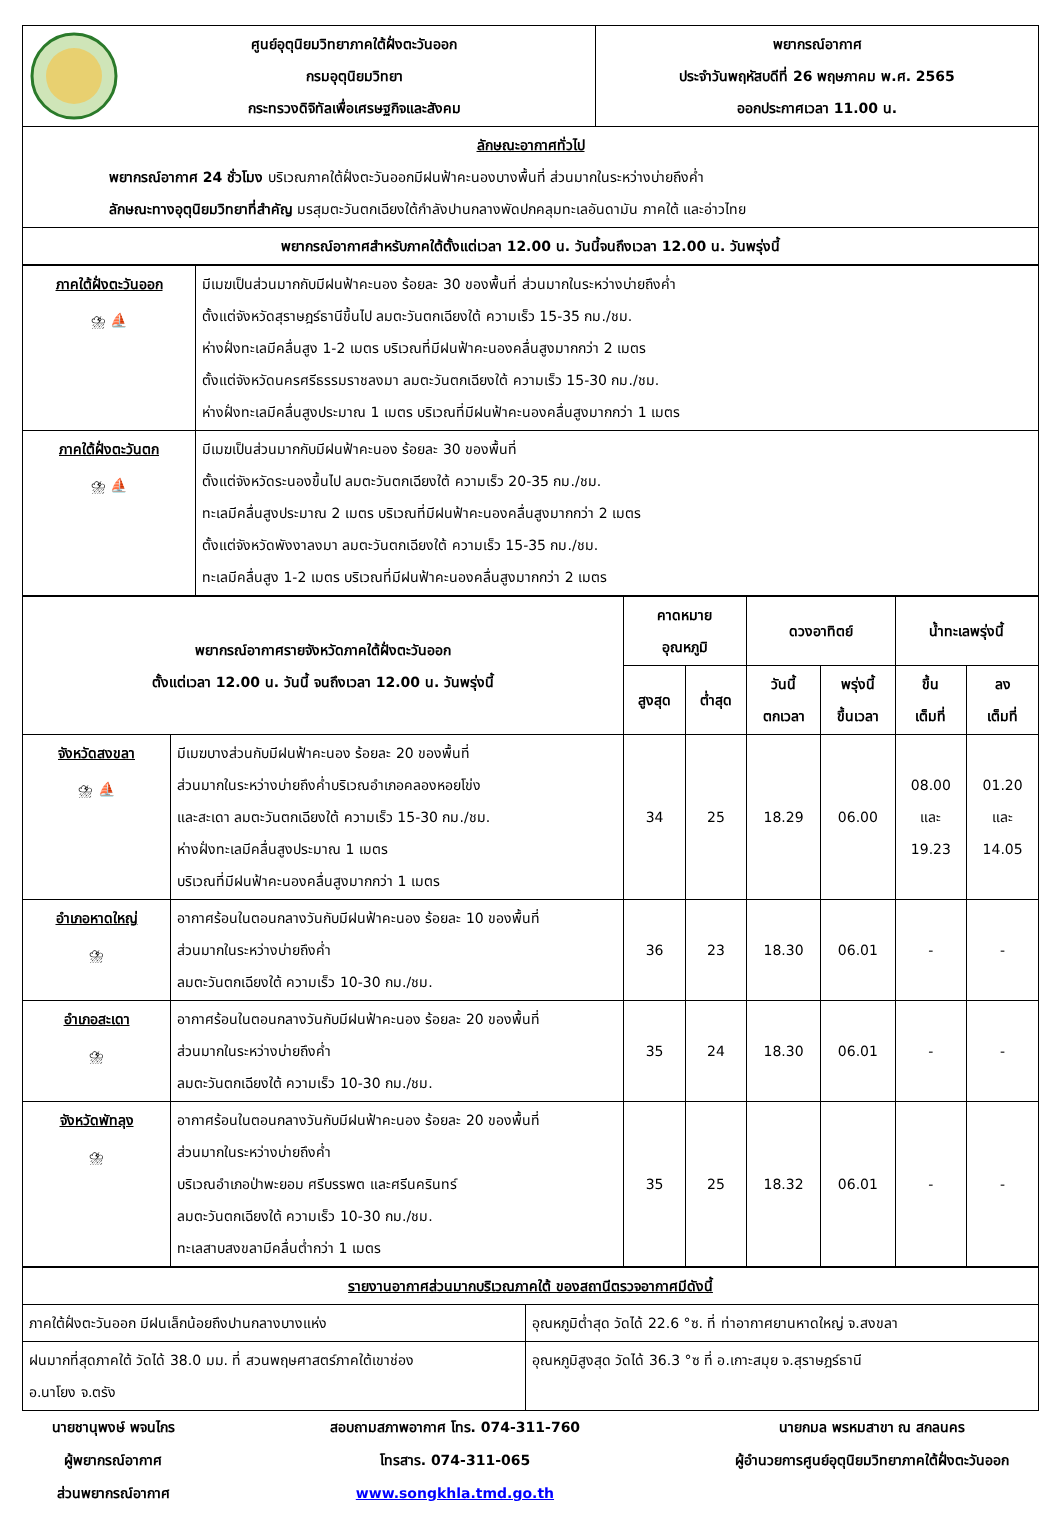| ศูนย์อุตุนิยมวิทยาภาคใต้ฝั่งตะวันออก กรมอุตุนิยมวิทยา กระทรวงดิจิทัลเพื่อเศรษฐกิจและสังคม | พยากรณ์อากาศ ประจำวันพฤหัสบดีที่ 26 พฤษภาคม พ.ศ. 2565 ออกประกาศเวลา 11.00 น. |
| ลักษณะอากาศทั่วไป พยากรณ์อากาศ 24 ชั่วโมง บริเวณภาคใต้ฝั่งตะวันออกมีฝนฟ้าคะนองบางพื้นที่ ส่วนมากในระหว่างบ่ายถึงค่ำ ลักษณะทางอุตุนิยมวิทยาที่สำคัญ มรสุมตะวันตกเฉียงใต้กำลังปานกลางพัดปกคลุมทะเลอันดามัน ภาคใต้ และอ่าวไทย | |
| พยากรณ์อากาศสำหรับภาคใต้ตั้งแต่เวลา 12.00 น. วันนี้จนถึงเวลา 12.00 น. วันพรุ่งนี้ | |
| ภาคใต้ฝั่งตะวันออก ⛈ ⛵ | มีเมฆเป็นส่วนมากกับมีฝนฟ้าคะนอง ร้อยละ 30 ของพื้นที่ ส่วนมากในระหว่างบ่ายถึงค่ำ ตั้งแต่จังหวัดสุราษฎร์ธานีขึ้นไป ลมตะวันตกเฉียงใต้ ความเร็ว 15-35 กม./ชม. ห่างฝั่งทะเลมีคลื่นสูง 1-2 เมตร บริเวณที่มีฝนฟ้าคะนองคลื่นสูงมากกว่า 2 เมตร ตั้งแต่จังหวัดนครศรีธรรมราชลงมา ลมตะวันตกเฉียงใต้ ความเร็ว 15-30 กม./ชม. ห่างฝั่งทะเลมีคลื่นสูงประมาณ 1 เมตร บริเวณที่มีฝนฟ้าคะนองคลื่นสูงมากกว่า 1 เมตร |
| ภาคใต้ฝั่งตะวันตก ⛈ ⛵ | มีเมฆเป็นส่วนมากกับมีฝนฟ้าคะนอง ร้อยละ 30 ของพื้นที่ ตั้งแต่จังหวัดระนองขึ้นไป ลมตะวันตกเฉียงใต้ ความเร็ว 20-35 กม./ชม. ทะเลมีคลื่นสูงประมาณ 2 เมตร บริเวณที่มีฝนฟ้าคะนองคลื่นสูงมากกว่า 2 เมตร ตั้งแต่จังหวัดพังงาลงมา ลมตะวันตกเฉียงใต้ ความเร็ว 15-35 กม./ชม. ทะเลมีคลื่นสูง 1-2 เมตร บริเวณที่มีฝนฟ้าคะนองคลื่นสูงมากกว่า 2 เมตร |
| พยากรณ์อากาศรายจังหวัดภาคใต้ฝั่งตะวันออก ตั้งแต่เวลา 12.00 น. วันนี้ จนถึงเวลา 12.00 น. วันพรุ่งนี้ | | คาดหมาย อุณหภูมิ | | ดวงอาทิตย์ | | น้ำทะเลพรุ่งนี้ | |
| --- | --- | --- | --- | --- | --- | --- | --- |
| | | สูงสุด | ต่ำสุด | วันนี้ ตกเวลา | พรุ่งนี้ ขึ้นเวลา | ขึ้น เต็มที่ | ลง เต็มที่ |
| จังหวัดสงขลา ⛈ ⛵ | มีเมฆบางส่วนกับมีฝนฟ้าคะนอง ร้อยละ 20 ของพื้นที่ ส่วนมากในระหว่างบ่ายถึงค่ำบริเวณอำเภอคลองหอยโข่ง และสะเดา ลมตะวันตกเฉียงใต้ ความเร็ว 15-30 กม./ชม. ห่างฝั่งทะเลมีคลื่นสูงประมาณ 1 เมตร บริเวณที่มีฝนฟ้าคะนองคลื่นสูงมากกว่า 1 เมตร | 34 | 25 | 18.29 | 06.00 | 08.00 และ 19.23 | 01.20 และ 14.05 |
| อำเภอหาดใหญ่ ⛈ | อากาศร้อนในตอนกลางวันกับมีฝนฟ้าคะนอง ร้อยละ 10 ของพื้นที่ ส่วนมากในระหว่างบ่ายถึงค่ำ ลมตะวันตกเฉียงใต้ ความเร็ว 10-30 กม./ชม. | 36 | 23 | 18.30 | 06.01 | - | - |
| อำเภอสะเดา ⛈ | อากาศร้อนในตอนกลางวันกับมีฝนฟ้าคะนอง ร้อยละ 20 ของพื้นที่ ส่วนมากในระหว่างบ่ายถึงค่ำ ลมตะวันตกเฉียงใต้ ความเร็ว 10-30 กม./ชม. | 35 | 24 | 18.30 | 06.01 | - | - |
| จังหวัดพัทลุง ⛈ | อากาศร้อนในตอนกลางวันกับมีฝนฟ้าคะนอง ร้อยละ 20 ของพื้นที่ ส่วนมากในระหว่างบ่ายถึงค่ำ บริเวณอำเภอป่าพะยอม ศรีบรรพต และศรีนครินทร์ ลมตะวันตกเฉียงใต้ ความเร็ว 10-30 กม./ชม. ทะเลสาบสงขลามีคลื่นต่ำกว่า 1 เมตร | 35 | 25 | 18.32 | 06.01 | - | - |
| รายงานอากาศส่วนมากบริเวณภาคใต้ ของสถานีตรวจอากาศมีดังนี้ | |
| ภาคใต้ฝั่งตะวันออก มีฝนเล็กน้อยถึงปานกลางบางแห่ง | อุณหภูมิต่ำสุด วัดได้ 22.6 °ซ. ที่ ท่าอากาศยานหาดใหญ่ จ.สงขลา |
| ฝนมากที่สุดภาคใต้ วัดได้ 38.0 มม. ที่ สวนพฤษศาสตร์ภาคใต้เขาช่อง อ.นาโยง จ.ตรัง | อุณหภูมิสูงสุด วัดได้ 36.3 °ซ ที่ อ.เกาะสมุย จ.สุราษฎร์ธานี |
นายชานุพงษ์ พจนไกร
ผู้พยากรณ์อากาศ
ส่วนพยากรณ์อากาศ
สอบถามสภาพอากาศ โทร. 074-311-760
โทรสาร. 074-311-065
www.songkhla.tmd.go.th
นายกมล พรหมสาขา ณ สกลนคร
ผู้อำนวยการศูนย์อุตุนิยมวิทยาภาคใต้ฝั่งตะวันออก